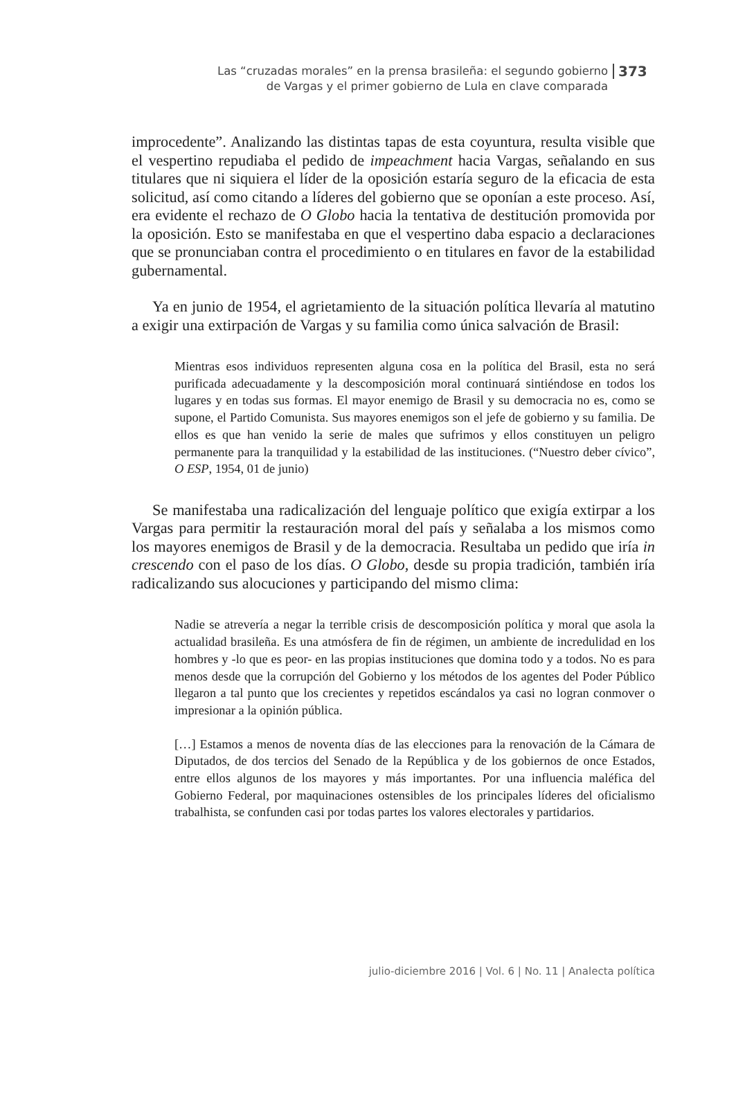Las “cruzadas morales” en la prensa brasileña: el segundo gobierno
de Vargas y el primer gobierno de Lula en clave comparada
373
improcedente”. Analizando las distintas tapas de esta coyuntura, resulta visible que el vespertino repudiaba el pedido de impeachment hacia Vargas, señalando en sus titulares que ni siquiera el líder de la oposición estaría seguro de la eficacia de esta solicitud, así como citando a líderes del gobierno que se oponían a este proceso. Así, era evidente el rechazo de O Globo hacia la tentativa de destitución promovida por la oposición. Esto se manifestaba en que el vespertino daba espacio a declaraciones que se pronunciaban contra el procedimiento o en titulares en favor de la estabilidad gubernamental.
Ya en junio de 1954, el agrietamiento de la situación política llevaría al matutino a exigir una extirpación de Vargas y su familia como única salvación de Brasil:
Mientras esos individuos representen alguna cosa en la política del Brasil, esta no será purificada adecuadamente y la descomposición moral continuará sintiéndose en todos los lugares y en todas sus formas. El mayor enemigo de Brasil y su democracia no es, como se supone, el Partido Comunista. Sus mayores enemigos son el jefe de gobierno y su familia. De ellos es que han venido la serie de males que sufrimos y ellos constituyen un peligro permanente para la tranquilidad y la estabilidad de las instituciones. (“Nuestro deber cívico”, O ESP, 1954, 01 de junio)
Se manifestaba una radicalización del lenguaje político que exigía extirpar a los Vargas para permitir la restauración moral del país y señalaba a los mismos como los mayores enemigos de Brasil y de la democracia. Resultaba un pedido que iría in crescendo con el paso de los días. O Globo, desde su propia tradición, también iría radicalizando sus alocuciones y participando del mismo clima:
Nadie se atrevería a negar la terrible crisis de descomposición política y moral que asola la actualidad brasileña. Es una atmósfera de fin de régimen, un ambiente de incredulidad en los hombres y -lo que es peor- en las propias instituciones que domina todo y a todos. No es para menos desde que la corrupción del Gobierno y los métodos de los agentes del Poder Público llegaron a tal punto que los crecientes y repetidos escándalos ya casi no logran conmover o impresionar a la opinión pública.
[…] Estamos a menos de noventa días de las elecciones para la renovación de la Cámara de Diputados, de dos tercios del Senado de la República y de los gobiernos de once Estados, entre ellos algunos de los mayores y más importantes. Por una influencia maléfica del Gobierno Federal, por maquinaciones ostensibles de los principales líderes del oficialismo trabalhista, se confunden casi por todas partes los valores electorales y partidarios.
julio-diciembre 2016 | Vol. 6 | No. 11 | Analecta política